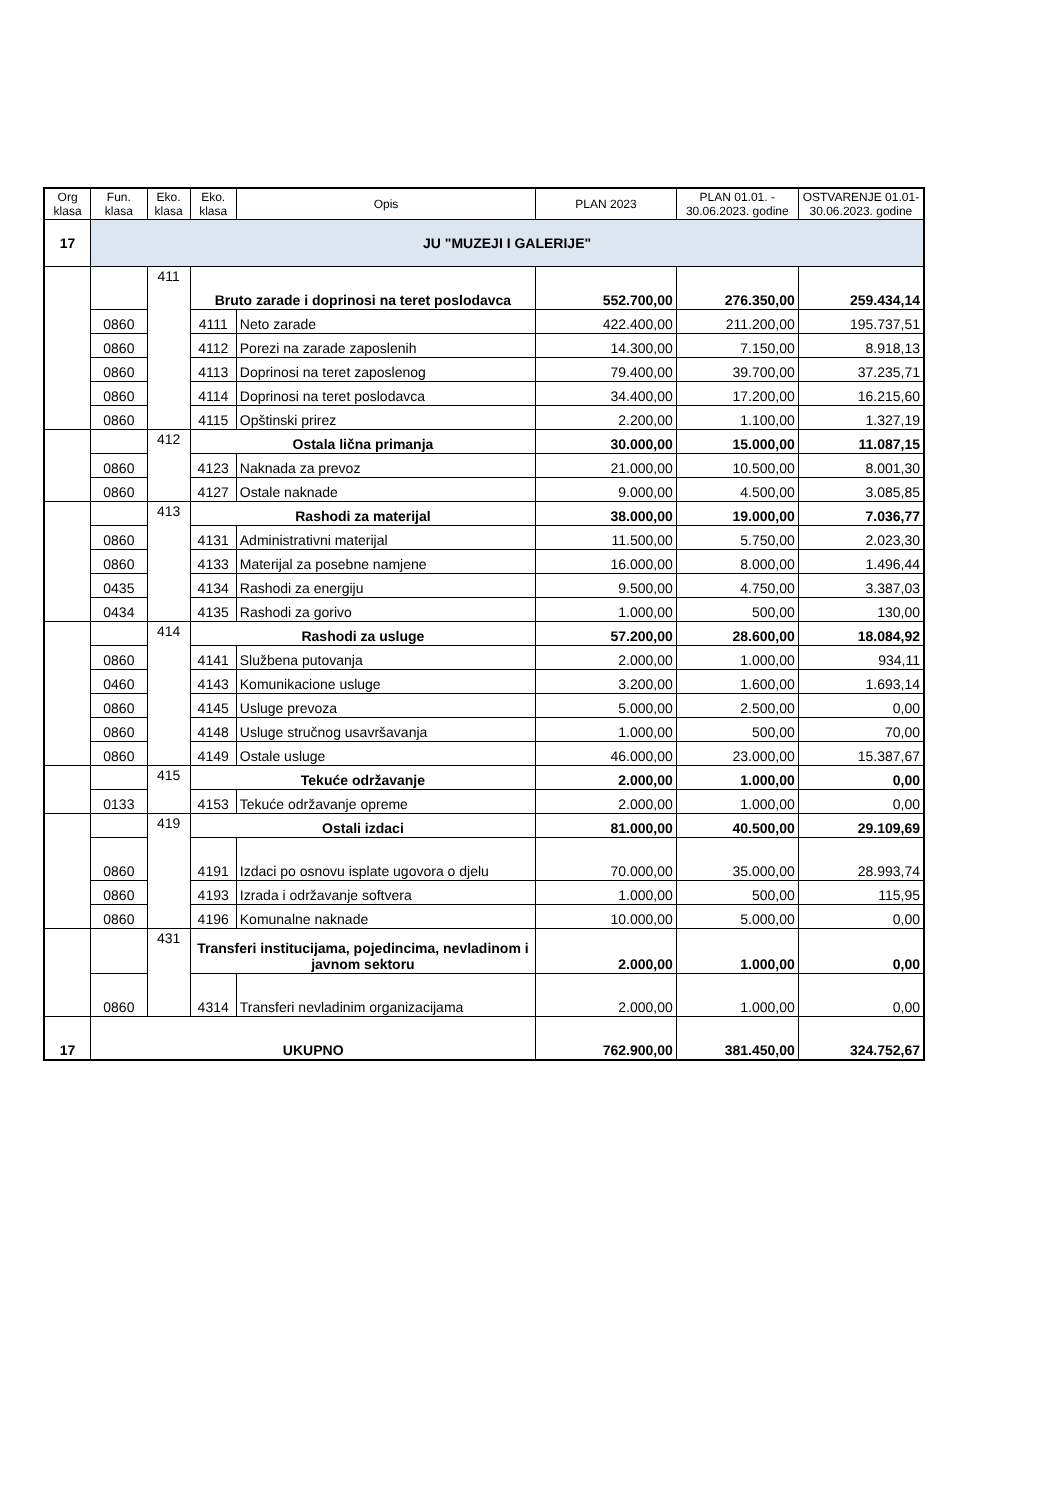| Org klasa | Fun. klasa | Eko. klasa | Eko. klasa | Opis | PLAN 2023 | PLAN 01.01. - 30.06.2023. godine | OSTVARENJE 01.01-30.06.2023. godine |
| --- | --- | --- | --- | --- | --- | --- | --- |
| 17 | JU "MUZEJI I GALERIJE" | | | | | | |
| | | 411 | Bruto zarade i doprinosi na teret poslodavca | | 552.700,00 | 276.350,00 | 259.434,14 |
| | 0860 | | 4111 | Neto zarade | 422.400,00 | 211.200,00 | 195.737,51 |
| | 0860 | | 4112 | Porezi na zarade zaposlenih | 14.300,00 | 7.150,00 | 8.918,13 |
| | 0860 | | 4113 | Doprinosi na teret zaposlenog | 79.400,00 | 39.700,00 | 37.235,71 |
| | 0860 | | 4114 | Doprinosi na teret poslodavca | 34.400,00 | 17.200,00 | 16.215,60 |
| | 0860 | | 4115 | Opštinski prirez | 2.200,00 | 1.100,00 | 1.327,19 |
| | | 412 | Ostala lična primanja | | 30.000,00 | 15.000,00 | 11.087,15 |
| | 0860 | | 4123 | Naknada za prevoz | 21.000,00 | 10.500,00 | 8.001,30 |
| | 0860 | | 4127 | Ostale naknade | 9.000,00 | 4.500,00 | 3.085,85 |
| | | 413 | Rashodi za materijal | | 38.000,00 | 19.000,00 | 7.036,77 |
| | 0860 | | 4131 | Administrativni materijal | 11.500,00 | 5.750,00 | 2.023,30 |
| | 0860 | | 4133 | Materijal za posebne namjene | 16.000,00 | 8.000,00 | 1.496,44 |
| | 0435 | | 4134 | Rashodi za energiju | 9.500,00 | 4.750,00 | 3.387,03 |
| | 0434 | | 4135 | Rashodi za gorivo | 1.000,00 | 500,00 | 130,00 |
| | | 414 | Rashodi za usluge | | 57.200,00 | 28.600,00 | 18.084,92 |
| | 0860 | | 4141 | Službena putovanja | 2.000,00 | 1.000,00 | 934,11 |
| | 0460 | | 4143 | Komunikacione usluge | 3.200,00 | 1.600,00 | 1.693,14 |
| | 0860 | | 4145 | Usluge prevoza | 5.000,00 | 2.500,00 | 0,00 |
| | 0860 | | 4148 | Usluge stručnog usavršavanja | 1.000,00 | 500,00 | 70,00 |
| | 0860 | | 4149 | Ostale usluge | 46.000,00 | 23.000,00 | 15.387,67 |
| | | 415 | Tekuće održavanje | | 2.000,00 | 1.000,00 | 0,00 |
| | 0133 | | 4153 | Tekuće održavanje opreme | 2.000,00 | 1.000,00 | 0,00 |
| | | 419 | Ostali izdaci | | 81.000,00 | 40.500,00 | 29.109,69 |
| | 0860 | | 4191 | Izdaci po osnovu isplate ugovora o djelu | 70.000,00 | 35.000,00 | 28.993,74 |
| | 0860 | | 4193 | Izrada i održavanje softvera | 1.000,00 | 500,00 | 115,95 |
| | 0860 | | 4196 | Komunalne naknade | 10.000,00 | 5.000,00 | 0,00 |
| | | 431 | Transferi institucijama, pojedincima, nevladinom i javnom sektoru | | 2.000,00 | 1.000,00 | 0,00 |
| | 0860 | | 4314 | Transferi nevladinim organizacijama | 2.000,00 | 1.000,00 | 0,00 |
| 17 | UKUPNO | | | | 762.900,00 | 381.450,00 | 324.752,67 |